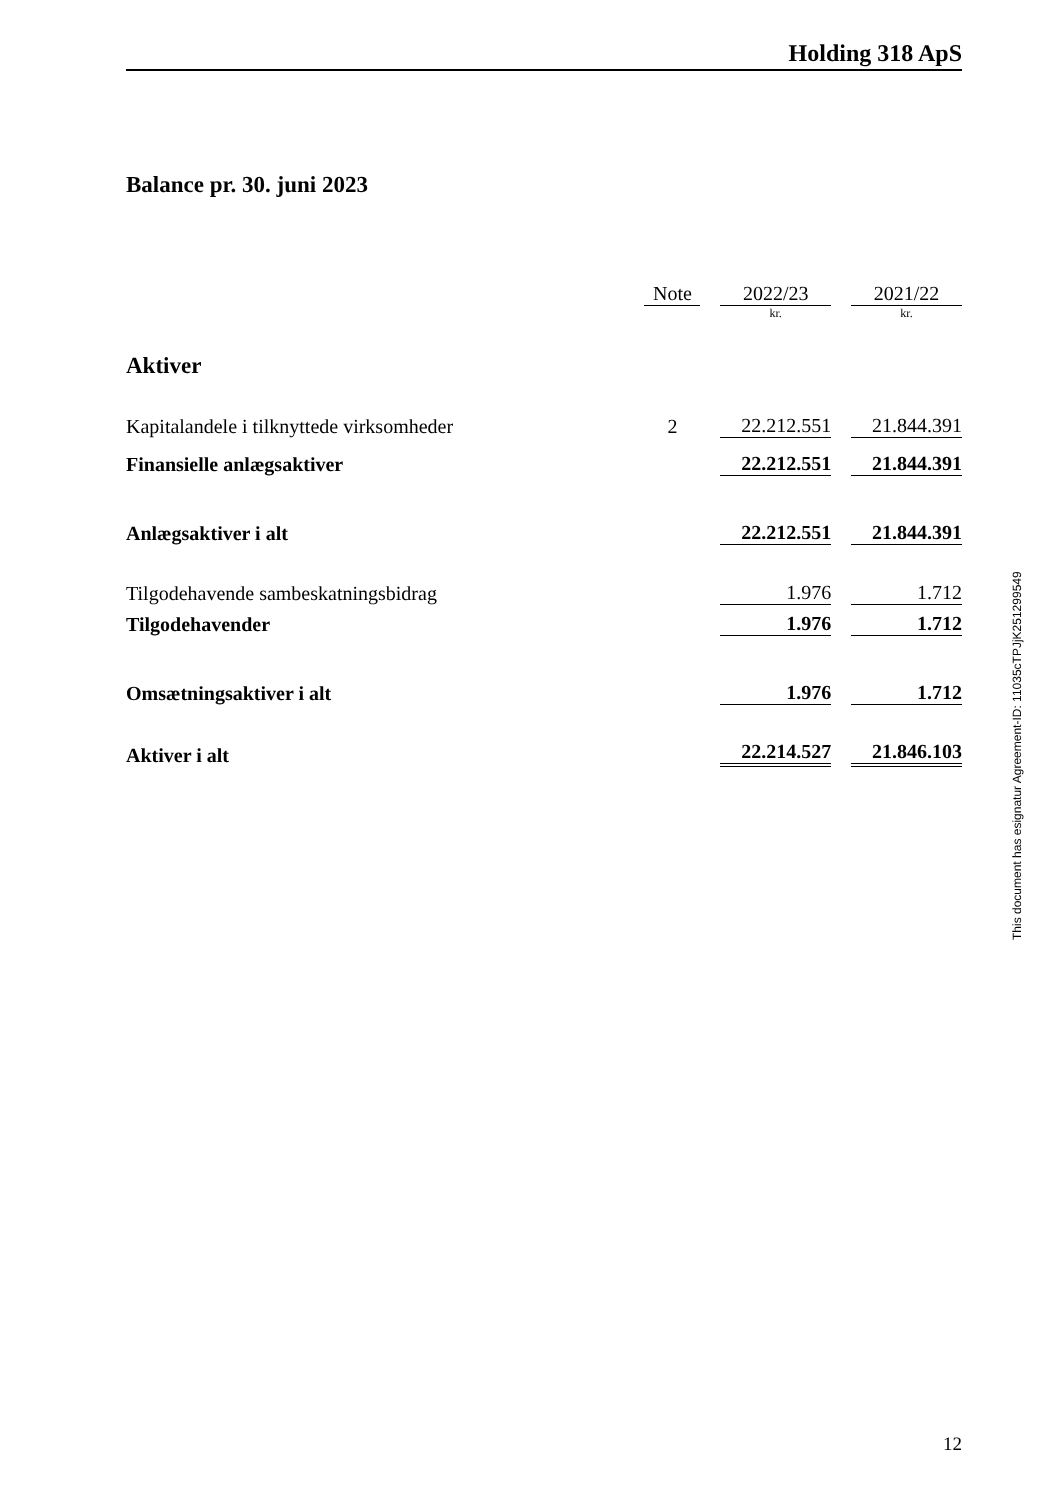Holding 318 ApS
Balance pr. 30. juni 2023
| | Note | | 2022/23 | | 2021/22 |
| | | | kr. | | kr. |
| Aktiver | | | | | |
| Kapitalandele i tilknyttede virksomheder | 2 | | 22.212.551 | | 21.844.391 |
| Finansielle anlægsaktiver | | | 22.212.551 | | 21.844.391 |
| Anlægsaktiver i alt | | | 22.212.551 | | 21.844.391 |
| Tilgodehavende sambeskatningsbidrag | | | 1.976 | | 1.712 |
| Tilgodehavender | | | 1.976 | | 1.712 |
| Omsætningsaktiver i alt | | | 1.976 | | 1.712 |
| Aktiver i alt | | | 22.214.527 | | 21.846.103 |
This document has esignatur Agreement-ID: 11035cTPJjK251299549
12